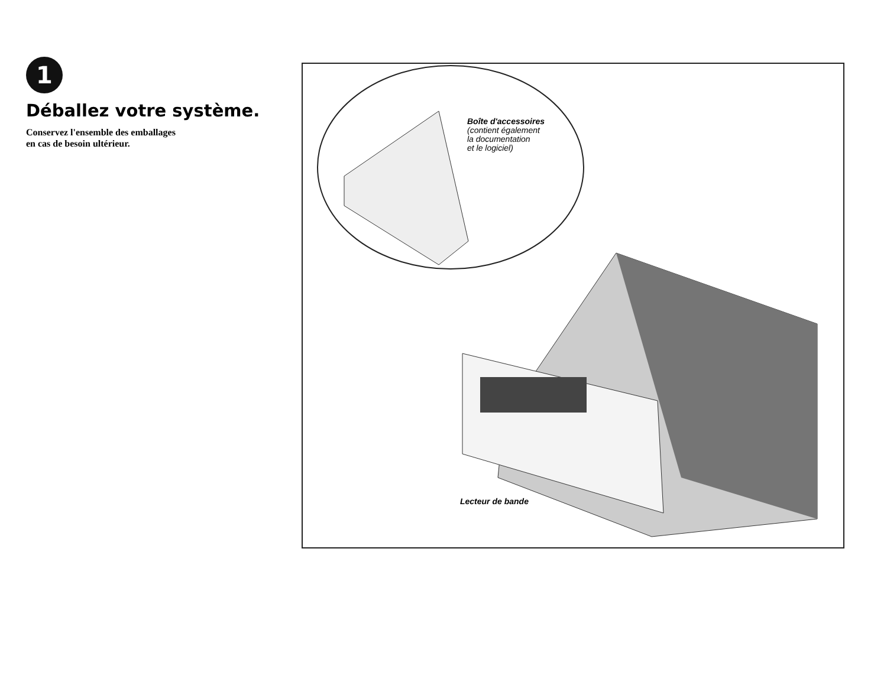1
Déballez votre système.
Conservez l'ensemble des emballages
en cas de besoin ultérieur.
Boîte d'accessoires
(contient également
la documentation
et le logiciel)
Lecteur de bande